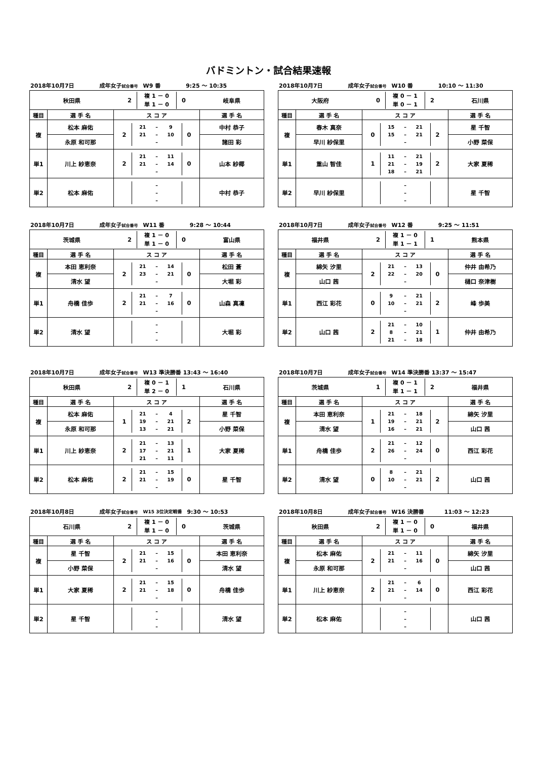バドミントン・試合結果速報
2018年10月7日 成年女子試合番号 W9 番 9:25 ～ 10:35
| 秋田県 | | 2 複 1 － 0 単 1 － 0 0 | 岐阜県 |
| 種目 | 選 手 名 | ス コ ア | 選 手 名 |
| 複 | 松本 麻佑 | 2 21 – 9 21 – 10 – 0 | 中村 恭子 |
| | 永原 和可那 | | 諸田 彩 |
| 単1 | 川上 紗恵奈 | 2 21 – 11 21 – 14 – 0 | 山本 紗椰 |
| 単2 | 松本 麻佑 | – – – | 中村 恭子 |
2018年10月7日 成年女子試合番号 W10 番 10:10 ～ 11:30
| 大阪府 | | 0 複 0 － 1 単 0 － 1 2 | 石川県 |
| 種目 | 選 手 名 | ス コ ア | 選 手 名 |
| 複 | 春木 真奈 | 0 15 – 21 15 – 21 – 2 | 星 千智 |
| | 早川 紗保里 | | 小野 菜保 |
| 単1 | 重山 智佳 | 1 11 – 21 21 – 19 18 – 21 2 | 大家 夏稀 |
| 単2 | 早川 紗保里 | – – – | 星 千智 |
2018年10月7日 成年女子試合番号 W11 番 9:28 ～ 10:44
| 茨城県 | | 2 複 1 － 0 単 1 － 0 0 | 富山県 |
| 種目 | 選 手 名 | ス コ ア | 選 手 名 |
| 複 | 本田 恵利奈 | 2 21 – 14 23 – 21 – 0 | 松田 蒼 |
| | 清水 望 | | 大堀 彩 |
| 単1 | 舟橋 佳歩 | 2 21 – 7 21 – 16 – 0 | 山森 真凜 |
| 単2 | 清水 望 | – – – | 大堀 彩 |
2018年10月7日 成年女子試合番号 W12 番 9:25 ～ 11:51
| 福井県 | | 2 複 1 － 0 単 1 － 1 1 | 熊本県 |
| 種目 | 選 手 名 | ス コ ア | 選 手 名 |
| 複 | 綿矢 汐里 | 2 21 – 13 22 – 20 – 0 | 仲井 由希乃 |
| | 山口 茜 | | 樋口 奈津樹 |
| 単1 | 西江 彩花 | 0 9 – 21 10 – 21 – 2 | 峰 歩美 |
| 単2 | 山口 茜 | 2 21 – 10 8 – 21 21 – 18 1 | 仲井 由希乃 |
2018年10月7日 成年女子試合番号 W13 準決勝番 13:43 ～ 16:40
| 秋田県 | | 2 複 0 － 1 単 2 － 0 1 | 石川県 |
| 種目 | 選 手 名 | ス コ ア | 選 手 名 |
| 複 | 松本 麻佑 | 1 21 – 4 19 – 21 13 – 21 2 | 星 千智 |
| | 永原 和可那 | | 小野 菜保 |
| 単1 | 川上 紗恵奈 | 2 21 – 13 17 – 21 21 – 11 1 | 大家 夏稀 |
| 単2 | 松本 麻佑 | 2 21 – 15 21 – 19 – 0 | 星 千智 |
2018年10月7日 成年女子試合番号 W14 準決勝番 13:37 ～ 15:47
| 茨城県 | | 1 複 0 － 1 単 1 － 1 2 | 福井県 |
| 種目 | 選 手 名 | ス コ ア | 選 手 名 |
| 複 | 本田 恵利奈 | 1 21 – 18 19 – 21 16 – 21 2 | 綿矢 汐里 |
| | 清水 望 | | 山口 茜 |
| 単1 | 舟橋 佳歩 | 2 21 – 12 26 – 24 – 0 | 西江 彩花 |
| 単2 | 清水 望 | 0 8 – 21 10 – 21 – 2 | 山口 茜 |
2018年10月8日 成年女子試合番号 W15 3位決定戦番 9:30 ～ 10:53
| 石川県 | | 2 複 1 － 0 単 1 － 0 0 | 茨城県 |
| 種目 | 選 手 名 | ス コ ア | 選 手 名 |
| 複 | 星 千智 | 2 21 – 15 21 – 16 – 0 | 本田 恵利奈 |
| | 小野 菜保 | | 清水 望 |
| 単1 | 大家 夏稀 | 2 21 – 15 21 – 18 – 0 | 舟橋 佳歩 |
| 単2 | 星 千智 | – – – | 清水 望 |
2018年10月8日 成年女子試合番号 W16 決勝番 11:03 ～ 12:23
| 秋田県 | | 2 複 1 － 0 単 1 － 0 0 | 福井県 |
| 種目 | 選 手 名 | ス コ ア | 選 手 名 |
| 複 | 松本 麻佑 | 2 21 – 11 21 – 16 – 0 | 綿矢 汐里 |
| | 永原 和可那 | | 山口 茜 |
| 単1 | 川上 紗恵奈 | 2 21 – 6 21 – 14 – 0 | 西江 彩花 |
| 単2 | 松本 麻佑 | – – – | 山口 茜 |